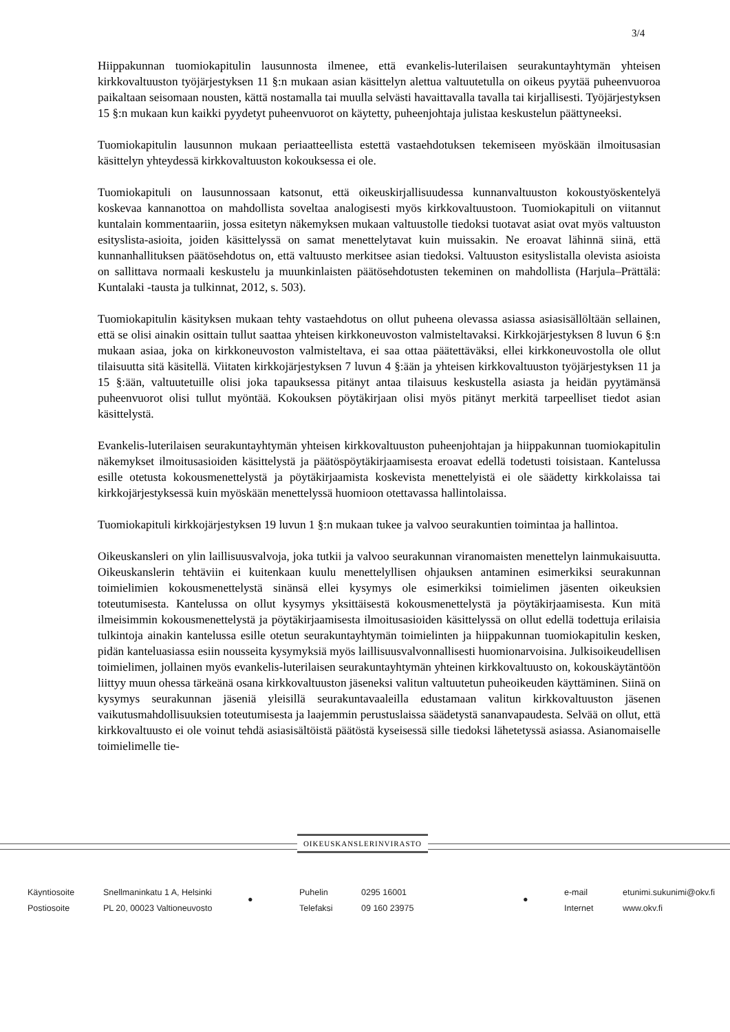3/4
Hiippakunnan tuomiokapitulin lausunnosta ilmenee, että evankelis-luterilaisen seurakuntayhtymän yhteisen kirkkovaltuuston työjärjestyksen 11 §:n mukaan asian käsittelyn alettua valtuutetulla on oikeus pyytää puheenvuoroa paikaltaan seisomaan nousten, kättä nostamalla tai muulla selvästi havaittavalla tavalla tai kirjallisesti. Työjärjestyksen 15 §:n mukaan kun kaikki pyydetyt puheenvuorot on käytetty, puheenjohtaja julistaa keskustelun päättyneeksi.
Tuomiokapitulin lausunnon mukaan periaatteellista estettä vastaehdotuksen tekemiseen myöskään ilmoitusasian käsittelyn yhteydessä kirkkovaltuuston kokouksessa ei ole.
Tuomiokapituli on lausunnossaan katsonut, että oikeuskirjallisuudessa kunnanvaltuuston kokoustyöskentelyä koskevaa kannanottoa on mahdollista soveltaa analogisesti myös kirkkovaltuustoon. Tuomiokapituli on viitannut kuntalain kommentaariin, jossa esitetyn näkemyksen mukaan valtuustolle tiedoksi tuotavat asiat ovat myös valtuuston esityslista-asioita, joiden käsittelyssä on samat menettelytavat kuin muissakin. Ne eroavat lähinnä siinä, että kunnanhallituksen päätösehdotus on, että valtuusto merkitsee asian tiedoksi. Valtuuston esityslistalla olevista asioista on sallittava normaali keskustelu ja muunkinlaisten päätösehdotusten tekeminen on mahdollista (Harjula–Prättälä: Kuntalaki -tausta ja tulkinnat, 2012, s. 503).
Tuomiokapitulin käsityksen mukaan tehty vastaehdotus on ollut puheena olevassa asiassa asiasisällöltään sellainen, että se olisi ainakin osittain tullut saattaa yhteisen kirkkoneuvoston valmisteltavaksi. Kirkkojärjestyksen 8 luvun 6 §:n mukaan asiaa, joka on kirkkoneuvoston valmisteltava, ei saa ottaa päätettäväksi, ellei kirkkoneuvostolla ole ollut tilaisuutta sitä käsitellä. Viitaten kirkkojärjestyksen 7 luvun 4 §:ään ja yhteisen kirkkovaltuuston työjärjestyksen 11 ja 15 §:ään, valtuutetuille olisi joka tapauksessa pitänyt antaa tilaisuus keskustella asiasta ja heidän pyytämänsä puheenvuorot olisi tullut myöntää. Kokouksen pöytäkirjaan olisi myös pitänyt merkitä tarpeelliset tiedot asian käsittelystä.
Evankelis-luterilaisen seurakuntayhtymän yhteisen kirkkovaltuuston puheenjohtajan ja hiippakunnan tuomiokapitulin näkemykset ilmoitusasioiden käsittelystä ja päätöspöytäkirjaamisesta eroavat edellä todetusti toisistaan. Kantelussa esille otetusta kokousmenettelystä ja pöytäkirjaamista koskevista menettelyistä ei ole säädetty kirkkolaissa tai kirkkojärjestyksessä kuin myöskään menettelyssä huomioon otettavassa hallintolaissa.
Tuomiokapituli kirkkojärjestyksen 19 luvun 1 §:n mukaan tukee ja valvoo seurakuntien toimintaa ja hallintoa.
Oikeuskansleri on ylin laillisuusvalvoja, joka tutkii ja valvoo seurakunnan viranomaisten menettelyn lainmukaisuutta. Oikeuskanslerin tehtäviin ei kuitenkaan kuulu menettelyllisen ohjauksen antaminen esimerkiksi seurakunnan toimielimien kokousmenettelystä sinänsä ellei kysymys ole esimerkiksi toimielimen jäsenten oikeuksien toteutumisesta. Kantelussa on ollut kysymys yksittäisestä kokousmenettelystä ja pöytäkirjaamisesta. Kun mitä ilmeisimmin kokousmenettelystä ja pöytäkirjaamisesta ilmoitusasioiden käsittelyssä on ollut edellä todettuja erilaisia tulkintoja ainakin kantelussa esille otetun seurakuntayhtymän toimielinten ja hiippakunnan tuomiokapitulin kesken, pidän kanteluasiassa esiin nousseita kysymyksiä myös laillisuusvalvonnallisesti huomionarvoisina. Julkisoikeudellisen toimielimen, jollainen myös evankelis-luterilaisen seurakuntayhtymän yhteinen kirkkovaltuusto on, kokouskäytäntöön liittyy muun ohessa tärkeänä osana kirkkovaltuuston jäseneksi valitun valtuutetun puheoikeuden käyttäminen. Siinä on kysymys seurakunnan jäseniä yleisillä seurakuntavaaleilla edustamaan valitun kirkkovaltuuston jäsenen vaikutusmahdollisuuksien toteutumisesta ja laajemmin perustuslaissa säädetystä sananvapaudesta. Selvää on ollut, että kirkkovaltuusto ei ole voinut tehdä asiasisältöistä päätöstä kyseisessä sille tiedoksi lähetetyssä asiassa. Asianomaiselle toimielimelle tie-
OIKEUSKANSLERINVIRASTO
Käyntiosoite
Postiosoite
Snellmaninkatu 1 A, Helsinki
PL 20, 00023 Valtioneuvosto
●
Puhelin
Telefaksi
0295 16001
09 160 23975
●
e-mail
Internet
etunimi.sukunimi@okv.fi
www.okv.fi